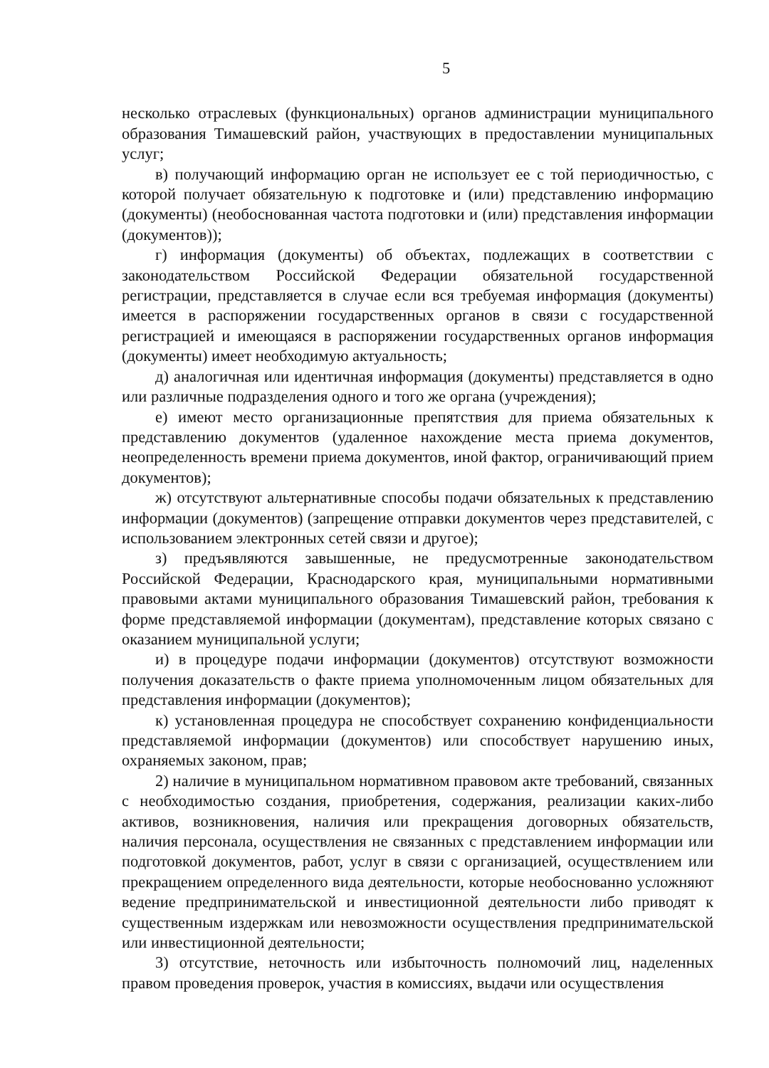5
несколько отраслевых (функциональных) органов администрации муниципального образования Тимашевский район, участвующих в предоставлении муниципальных услуг;
в) получающий информацию орган не использует ее с той периодичностью, с которой получает обязательную к подготовке и (или) представлению информацию (документы) (необоснованная частота подготовки и (или) представления информации (документов));
г) информация (документы) об объектах, подлежащих в соответствии с законодательством Российской Федерации обязательной государственной регистрации, представляется в случае если вся требуемая информация (документы) имеется в распоряжении государственных органов в связи с государственной регистрацией и имеющаяся в распоряжении государственных органов информация (документы) имеет необходимую актуальность;
д) аналогичная или идентичная информация (документы) представляется в одно или различные подразделения одного и того же органа (учреждения);
е) имеют место организационные препятствия для приема обязательных к представлению документов (удаленное нахождение места приема документов, неопределенность времени приема документов, иной фактор, ограничивающий прием документов);
ж) отсутствуют альтернативные способы подачи обязательных к представлению информации (документов) (запрещение отправки документов через представителей, с использованием электронных сетей связи и другое);
з) предъявляются завышенные, не предусмотренные законодательством Российской Федерации, Краснодарского края, муниципальными нормативными правовыми актами муниципального образования Тимашевский район, требования к форме представляемой информации (документам), представление которых связано с оказанием муниципальной услуги;
и) в процедуре подачи информации (документов) отсутствуют возможности получения доказательств о факте приема уполномоченным лицом обязательных для представления информации (документов);
к) установленная процедура не способствует сохранению конфиденциальности представляемой информации (документов) или способствует нарушению иных, охраняемых законом, прав;
2) наличие в муниципальном нормативном правовом акте требований, связанных с необходимостью создания, приобретения, содержания, реализации каких-либо активов, возникновения, наличия или прекращения договорных обязательств, наличия персонала, осуществления не связанных с представлением информации или подготовкой документов, работ, услуг в связи с организацией, осуществлением или прекращением определенного вида деятельности, которые необоснованно усложняют ведение предпринимательской и инвестиционной деятельности либо приводят к существенным издержкам или невозможности осуществления предпринимательской или инвестиционной деятельности;
3) отсутствие, неточность или избыточность полномочий лиц, наделенных правом проведения проверок, участия в комиссиях, выдачи или осуществления